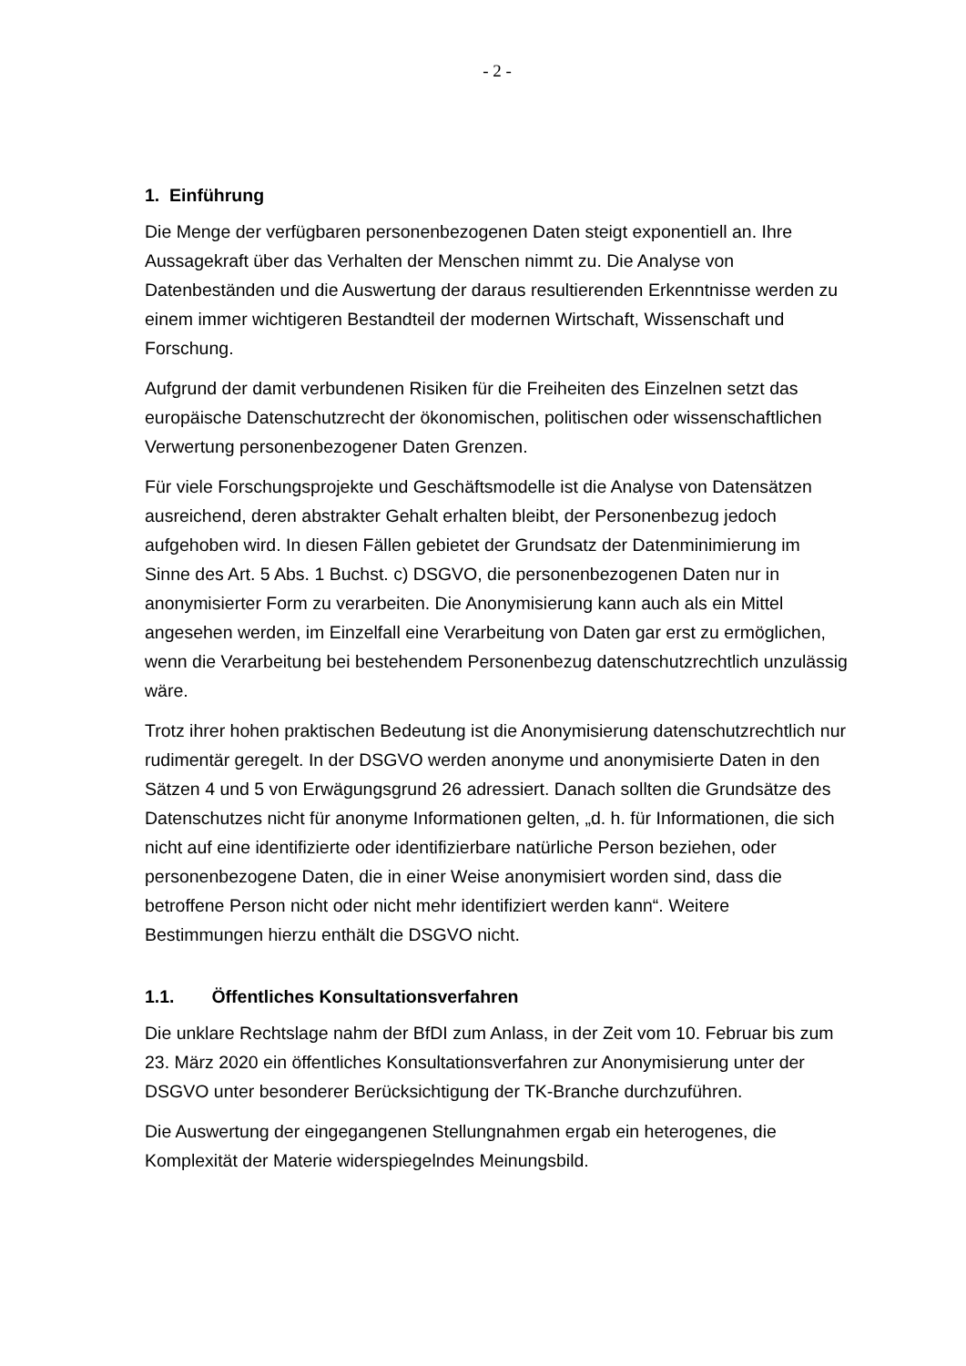- 2 -
1. Einführung
Die Menge der verfügbaren personenbezogenen Daten steigt exponentiell an. Ihre Aussagekraft über das Verhalten der Menschen nimmt zu. Die Analyse von Datenbeständen und die Auswertung der daraus resultierenden Erkenntnisse werden zu einem immer wichtigeren Bestandteil der modernen Wirtschaft, Wissenschaft und Forschung.
Aufgrund der damit verbundenen Risiken für die Freiheiten des Einzelnen setzt das europäische Datenschutzrecht der ökonomischen, politischen oder wissenschaftlichen Verwertung personenbezogener Daten Grenzen.
Für viele Forschungsprojekte und Geschäftsmodelle ist die Analyse von Datensätzen ausreichend, deren abstrakter Gehalt erhalten bleibt, der Personenbezug jedoch aufgehoben wird. In diesen Fällen gebietet der Grundsatz der Datenminimierung im Sinne des Art. 5 Abs. 1 Buchst. c) DSGVO, die personenbezogenen Daten nur in anonymisierter Form zu verarbeiten. Die Anonymisierung kann auch als ein Mittel angesehen werden, im Einzelfall eine Verarbeitung von Daten gar erst zu ermöglichen, wenn die Verarbeitung bei bestehendem Personenbezug datenschutzrechtlich unzulässig wäre.
Trotz ihrer hohen praktischen Bedeutung ist die Anonymisierung datenschutzrechtlich nur rudimentär geregelt. In der DSGVO werden anonyme und anonymisierte Daten in den Sätzen 4 und 5 von Erwägungsgrund 26 adressiert. Danach sollten die Grundsätze des Datenschutzes nicht für anonyme Informationen gelten, „d. h. für Informationen, die sich nicht auf eine identifizierte oder identifizierbare natürliche Person beziehen, oder personenbezogene Daten, die in einer Weise anonymisiert worden sind, dass die betroffene Person nicht oder nicht mehr identifiziert werden kann“. Weitere Bestimmungen hierzu enthält die DSGVO nicht.
1.1. Öffentliches Konsultationsverfahren
Die unklare Rechtslage nahm der BfDI zum Anlass, in der Zeit vom 10. Februar bis zum 23. März 2020 ein öffentliches Konsultationsverfahren zur Anonymisierung unter der DSGVO unter besonderer Berücksichtigung der TK-Branche durchzuführen.
Die Auswertung der eingegangenen Stellungnahmen ergab ein heterogenes, die Komplexität der Materie widerspiegelndes Meinungsbild.